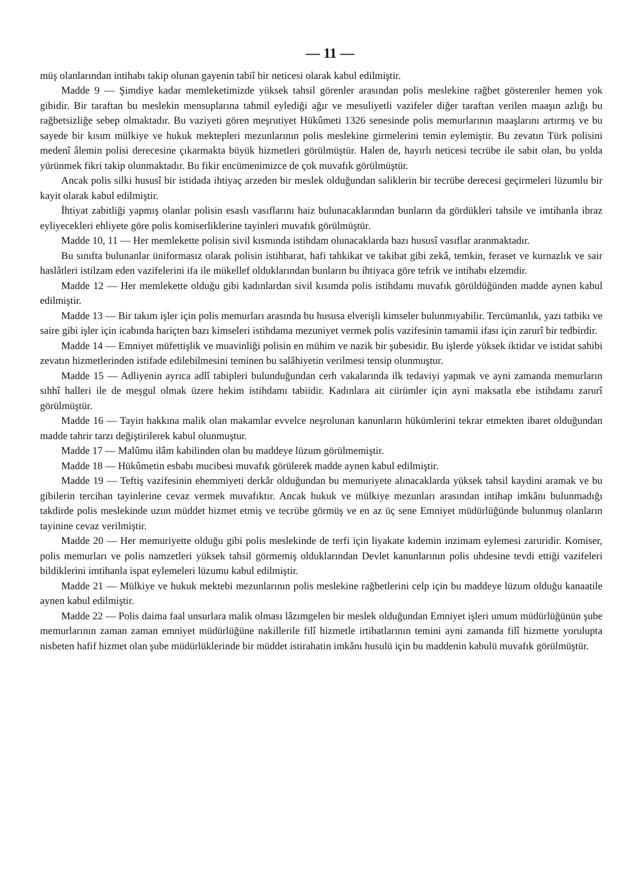— 11 —
müş olanlarından intihabı takip olunan gayenin tabiî bir neticesi olarak kabul edilmiştir.
Madde 9 — Şimdiye kadar memleketimizde yüksek tahsil görenler arasından polis meslekine rağbet gösterenler hemen yok gibidir. Bir taraftan bu meslekin mensuplarına tahmil eylediği ağır ve mesuliyetli vazifeler diğer taraftan verilen maaşın azlığı bu rağbetsizliğe sebep olmaktadır. Bu vaziyeti gören meşrutiyet Hükûmeti 1326 senesinde polis memurlarının maaşlarını artırmış ve bu sayede bir kısım mülkiye ve hukuk mektepleri mezunlarının polis meslekine girmelerini temin eylemiştir. Bu zevatın Türk polisini medenî âlemin polisi derecesine çıkarmakta büyük hizmetleri görülmüştür. Halen de, hayırlı neticesi tecrübe ile sabit olan, bu yolda yürünmek fikri takip olunmaktadır. Bu fikir encümenimizce de çok muvafık görülmüştür.
Ancak polis silki hususî bir istidada ihtiyaç arzeden bir meslek olduğundan saliklerin bir tecrübe derecesi geçirmeleri lüzumlu bir kayit olarak kabul edilmiştir.
İhtiyat zabitliği yapmış olanlar polisin esaslı vasıflarını haiz bulunacaklarından bunların da gördükleri tahsile ve imtihanla ibraz eyliyecekleri ehliyete göre polis komiserliklerine tayinleri muvafık görülmüştür.
Madde 10, 11 — Her memlekette polisin sivil kısmında istihdam olunacaklarda bazı hususî vasıflar aranmaktadır.
Bu sınıfta bulunanlar üniformasız olarak polisin istihbarat, hafi tahkikat ve takibat gibi zekâ, temkin, feraset ve kurnazlık ve sair haslâtleri istilzam eden vazifelerini ifa ile mükellef olduklarından bunların bu ihtiyaca göre tefrik ve intihabı elzemdir.
Madde 12 — Her memlekette olduğu gibi kadınlardan sivil kısımda polis istihdamı muvafık görüldüğünden madde aynen kabul edilmiştir.
Madde 13 — Bir takım işler için polis memurları arasında bu hususa elverişli kimseler bulunmıyabilir. Tercümanlık, yazı tatbikı ve saire gibi işler için icabında hariçten bazı kimseleri istihdama mezuniyet vermek polis vazifesinin tamamii ifası için zarurî bir tedbirdir.
Madde 14 — Emniyet müfettişlik ve muavinliği polisin en mühim ve nazik bir şubesidir. Bu işlerde yüksek iktidar ve istidat sahibi zevatın hizmetlerinden istifade edilebilmesini teminen bu salâhiyetin verilmesi tensip olunmuştur.
Madde 15 — Adliyenin ayrıca adlî tabipleri bulunduğundan cerh vakalarında ilk tedaviyi yapmak ve ayni zamanda memurların sıhhî halleri ile de meşgul olmak üzere hekim istihdamı tabiidir. Kadınlara ait cürümler için ayni maksatla ebe istihdamı zarurî görülmüştür.
Madde 16 — Tayin hakkına malik olan makamlar evvelce neşrolunan kanunların hükümlerini tekrar etmekten ibaret olduğundan madde tahrir tarzı değiştirilerek kabul olunmuştur.
Madde 17 — Malûmu ilâm kabilinden olan bu maddeye lüzum görülmemiştir.
Madde 18 — Hükûmetin esbabı mucibesi muvafık görülerek madde aynen kabul edilmiştir.
Madde 19 — Teftiş vazifesinin ehemmiyeti derkâr olduğundan bu memuriyete alınacaklarda yüksek tahsil kaydini aramak ve bu gibilerin tercihan tayinlerine cevaz vermek muvafıktır. Ancak hukuk ve mülkiye mezunları arasından intihap imkânı bulunmadığı takdirde polis meslekinde uzun müddet hizmet etmiş ve tecrübe görmüş ve en az üç sene Emniyet müdürlüğünde bulunmuş olanların tayinine cevaz verilmiştir.
Madde 20 — Her memuriyette olduğu gibi polis meslekinde de terfi için liyakate kıdemin inzimam eylemesi zaruridir. Komiser, polis memurları ve polis namzetleri yüksek tahsil görmemiş olduklarından Devlet kanunlarının polis uhdesine tevdi ettiği vazifeleri bildiklerini imtihanla ispat eylemeleri lüzumu kabul edilmiştir.
Madde 21 — Mülkiye ve hukuk mektebi mezunlarının polis meslekine rağbetlerini celp için bu maddeye lüzum olduğu kanaatile aynen kabul edilmiştir.
Madde 22 — Polis daima faal unsurlara malik olması lâzımgelen bir meslek olduğundan Emniyet işleri umum müdürlüğünün şube memurlarının zaman zaman emniyet müdürlüğüne nakillerile filî hizmetle irtibatlarının temini ayni zamanda filî hizmette yorulupta nisbeten hafif hizmet olan şube müdürlüklerinde bir müddet istirahatin imkânı husulü için bu maddenin kabulü muvafık görülmüştür.